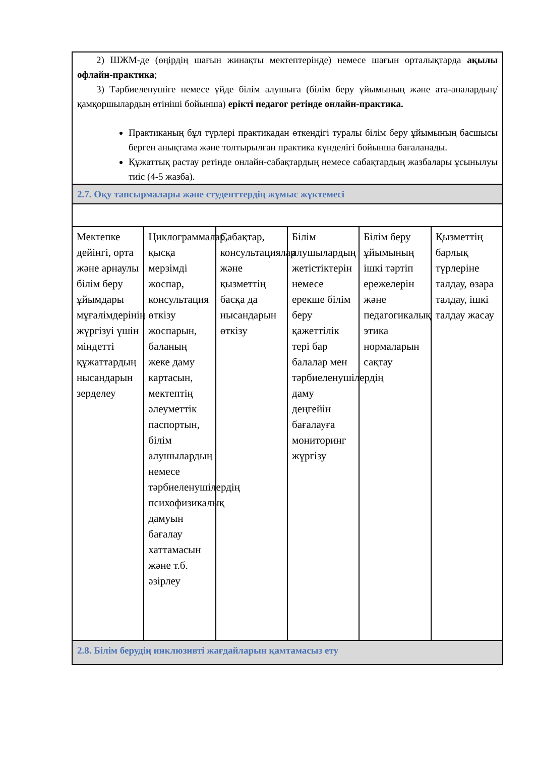| 2) ШЖМ-де (өңірдің шағын жинақты мектептерінде) немесе шағын орталықтарда ақылы офлайн-практика ; 3) Тәрбиеленушіге немесе үйде білім алушыға (білім беру ұйымының және ата-аналардың/қамқоршылардың өтініші бойынша) ерікті педагог ретінде онлайн-практика. Практиканың бұл түрлері практикадан өткендігі туралы білім беру ұйымының басшысы берген анықтама және толтырылған практика күнделігі бойынша бағаланады. Құжаттық растау ретінде онлайн-сабақтардың немесе сабақтардың жазбалары ұсынылуы тиіс (4-5 жазба). | | | | | |
| 2.7. Оқу тапсырмалары және студенттердің жұмыс жүктемесі | | | | | |
| Мектепке дейінгі, орта және арнаулы білім беру ұйымдары мұғалімдерінің жүргізуі үшін міндетті құжаттардың нысандарын зерделеу | Циклограммалар, қысқа мерзімді жоспар, консультация өткізу жоспарын, баланың жеке даму картасын, мектептің әлеуметтік паспортын, білім алушылардың немесе тәрбиеленушілердің психофизикалық дамуын бағалау хаттамасын және т.б. әзірлеу | Сабақтар, консультациялар және қызметтің басқа да нысандарын өткізу | Білім алушылардың жетістіктерін немесе ерекше білім беру қажеттілік тері бар балалар мен тәрбиеленушілердің даму деңгейін бағалауға мониторинг жүргізу | Білім беру ұйымының ішкі тәртіп ережелерін және педагогикалық этика нормаларын сақтау | Қызметтің барлық түрлеріне талдау, өзара талдау, ішкі талдау жасау |
| 2.8. Білім берудің инклюзивті жағдайларын қамтамасыз ету | | | | | |